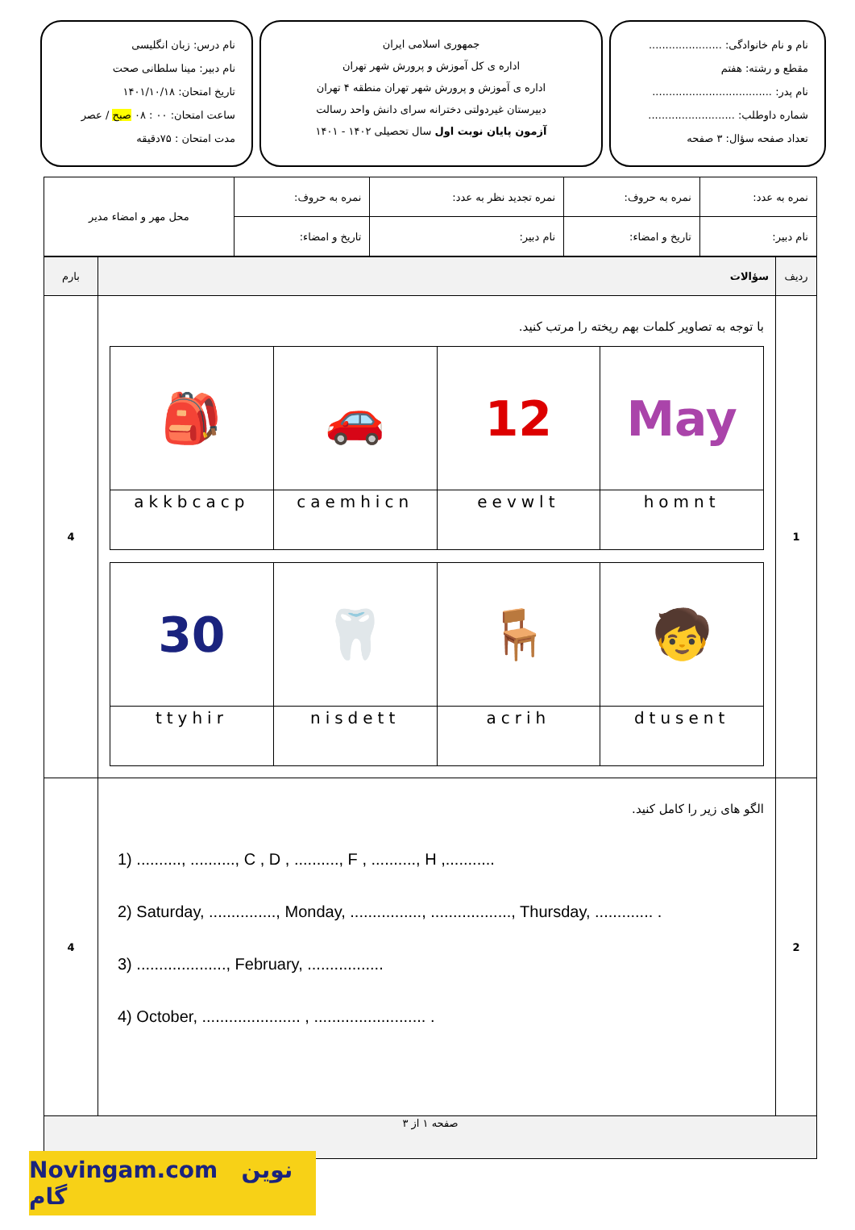نام و نام خانوادگی: ......................
مقطع و رشته: هفتم
نام پدر: ....................................
شماره داوطلب: ..........................
تعداد صفحه سؤال: ۳ صفحه
جمهوری اسلامی ایران
اداره ی کل آموزش و پرورش شهر تهران
اداره ی آموزش و پرورش شهر تهران منطقه ۴ تهران
دبیرستان غیردولتی دخترانه سرای دانش واحد رسالت
آزمون پایان نوبت اول سال تحصیلی ۱۴۰۲ - ۱۴۰۱
نام درس: زبان انگلیسی
نام دبیر: مینا سلطانی صحت
تاریخ امتحان: ۱۴۰۱/۱۰/۱۸
ساعت امتحان: ۰۰ : ۰۸ صبح / عصر
مدت امتحان : ۷۵دقیقه
| نمره به عدد: | نمره به حروف: | نمره تجدید نظر به عدد: | نمره به حروف: | محل مهر و امضاء مدیر |
| نام دبیر: | تاریخ و امضاء: | نام دبیر: | تاریخ و امضاء: | |
| ردیف | سؤالات | بارم |
| 1 | با توجه به تصاویر کلمات بهم ریخته را مرتب کنید. / 🎒 / 🚗 / 12 / May / / akkbcacp / caemhicn / eevwlt / homnt / / 30 / 🦷 / 🪑 / 🧒 / / ttyhir / nisdett / acrih / dtusent / | 4 |
| 2 | الگو های زیر را کامل کنید. 1) .........., .........., C , D , .........., F , .........., H ,........... 2) Saturday, ..............., Monday, ................, .................., Thursday, ............. . 3) ...................., February, ................. 4) October, ...................... , ......................... . | 4 |
| صفحه ۱ از ۳ | | |
Novingam.com نوین گام